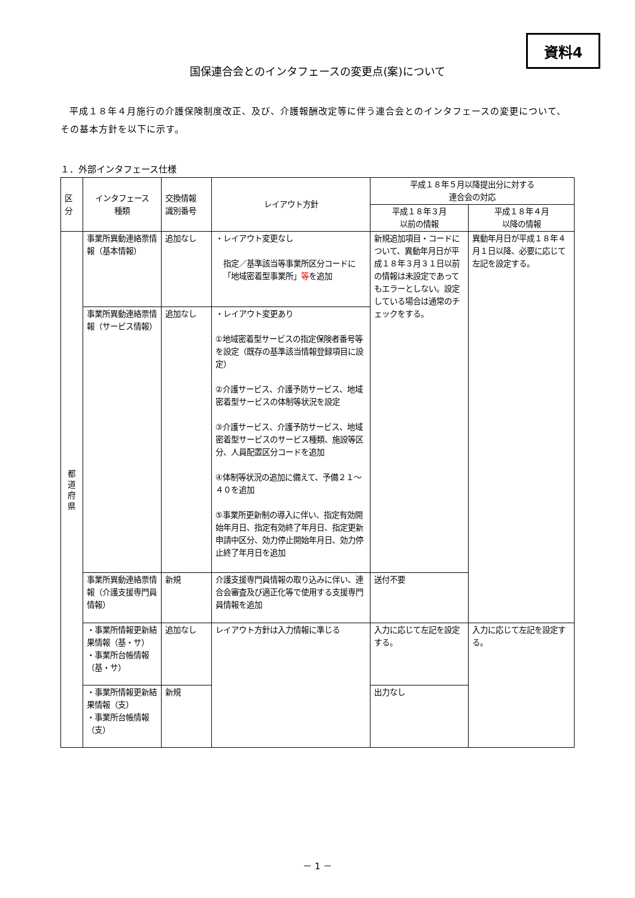資料4
国保連合会とのインタフェースの変更点(案)について
平成１８年４月施行の介護保険制度改正、及び、介護報酬改定等に伴う連合会とのインタフェースの変更について、その基本方針を以下に示す。
１．外部インタフェース仕様
| 区 分 | インタフェース 種類 | 交換情報 識別番号 | レイアウト方針 | 平成１８年５月以降提出分に対する 連合会の対応 | |
| --- | --- | --- | --- | --- | --- |
| | | | | 平成１８年３月 以前の情報 | 平成１８年４月 以降の情報 |
| 都 道 府 県 | 事業所異動連絡票情報（基本情報） | 追加なし | ・レイアウト変更なし 指定／基準該当等事業所区分コードに「地域密着型事業所」 等 を追加 | 新規追加項目・コードについて、異動年月日が平成１８年３月３１日以前の情報は未設定であってもエラーとしない。設定している場合は通常のチェックをする。 | 異動年月日が平成１８年４月１日以降、必要に応じて左記を設定する。 |
| | 事業所異動連絡票情報（サービス情報） | 追加なし | ・レイアウト変更あり ①地域密着型サービスの指定保険者番号等を設定（既存の基準該当情報登録項目に設定） ②介護サービス、介護予防サービス、地域密着型サービスの体制等状況を設定 ③介護サービス、介護予防サービス、地域密着型サービスのサービス種類、施設等区分、人員配置区分コードを追加 ④体制等状況の追加に備えて、予備２１～４０を追加 ⑤事業所更新制の導入に伴い、指定有効開始年月日、指定有効終了年月日、指定更新申請中区分、効力停止開始年月日、効力停止終了年月日を追加 | | |
| | 事業所異動連絡票情報（介護支援専門員情報） | 新規 | 介護支援専門員情報の取り込みに伴い、連合会審査及び適正化等で使用する支援専門員情報を追加 | 送付不要 | |
| | ・事業所情報更新結果情報（基・サ） ・事業所台帳情報（基・サ） | 追加なし | レイアウト方針は入力情報に準じる | 入力に応じて左記を設定する。 | 入力に応じて左記を設定する。 |
| | ・事業所情報更新結果情報（支） ・事業所台帳情報（支） | 新規 | | 出力なし | |
－ 1 －